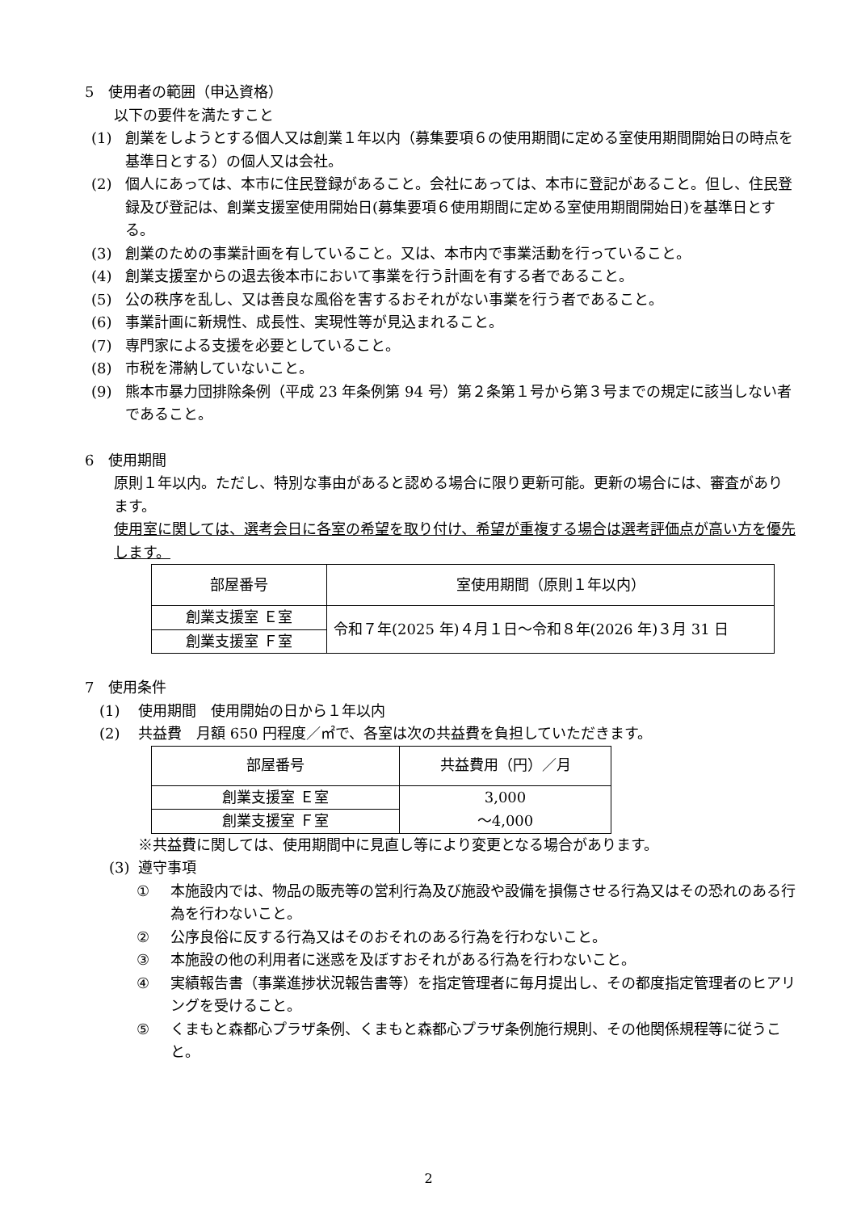5　使用者の範囲（申込資格）
以下の要件を満たすこと
(1) 創業をしようとする個人又は創業１年以内（募集要項６の使用期間に定める室使用期間開始日の時点を基準日とする）の個人又は会社。
(2) 個人にあっては、本市に住民登録があること。会社にあっては、本市に登記があること。但し、住民登録及び登記は、創業支援室使用開始日(募集要項６使用期間に定める室使用期間開始日)を基準日とする。
(3) 創業のための事業計画を有していること。又は、本市内で事業活動を行っていること。
(4) 創業支援室からの退去後本市において事業を行う計画を有する者であること。
(5) 公の秩序を乱し、又は善良な風俗を害するおそれがない事業を行う者であること。
(6) 事業計画に新規性、成長性、実現性等が見込まれること。
(7) 専門家による支援を必要としていること。
(8) 市税を滞納していないこと。
(9) 熊本市暴力団排除条例（平成 23 年条例第 94 号）第２条第１号から第３号までの規定に該当しない者であること。
6　使用期間
原則１年以内。ただし、特別な事由があると認める場合に限り更新可能。更新の場合には、審査があります。
使用室に関しては、選考会日に各室の希望を取り付け、希望が重複する場合は選考評価点が高い方を優先します。
| 部屋番号 | 室使用期間（原則１年以内） |
| 創業支援室 Ｅ室 | 令和７年(2025 年)４月１日～令和８年(2026 年)３月 31 日 |
| 創業支援室 Ｆ室 | |
7　使用条件
(1) 使用期間　使用開始の日から１年以内
(2) 共益費　月額 650 円程度／㎡で、各室は次の共益費を負担していただきます。
| 部屋番号 | 共益費用（円）／月 |
| 創業支援室 Ｅ室 | 3,000 ～4,000 |
| 創業支援室 Ｆ室 | |
※共益費に関しては、使用期間中に見直し等により変更となる場合があります。
(3) 遵守事項
① 本施設内では、物品の販売等の営利行為及び施設や設備を損傷させる行為又はその恐れのある行為を行わないこと。
② 公序良俗に反する行為又はそのおそれのある行為を行わないこと。
③ 本施設の他の利用者に迷惑を及ぼすおそれがある行為を行わないこと。
④ 実績報告書（事業進捗状況報告書等）を指定管理者に毎月提出し、その都度指定管理者のヒアリングを受けること。
⑤ くまもと森都心プラザ条例、くまもと森都心プラザ条例施行規則、その他関係規程等に従うこと。
2